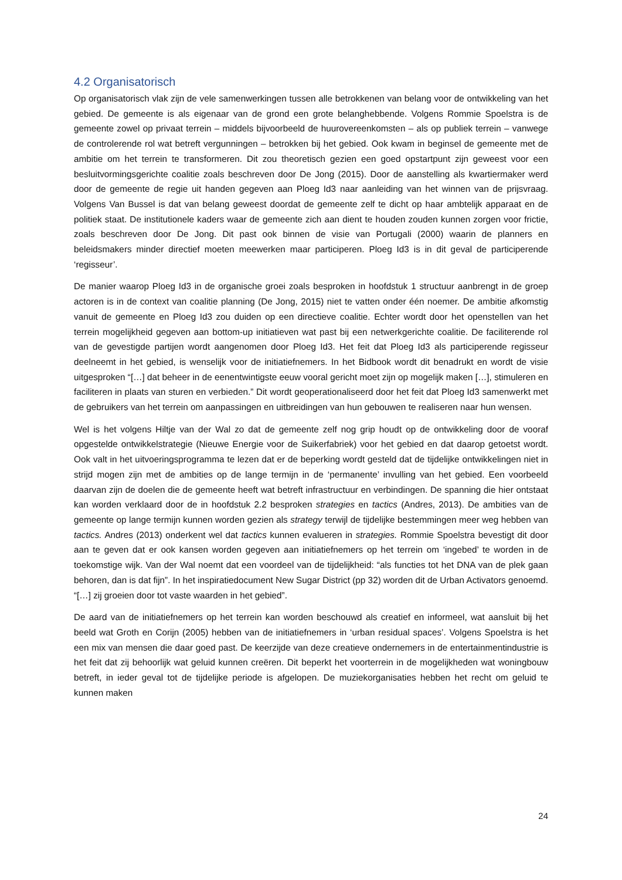4.2 Organisatorisch
Op organisatorisch vlak zijn de vele samenwerkingen tussen alle betrokkenen van belang voor de ontwikkeling van het gebied. De gemeente is als eigenaar van de grond een grote belanghebbende. Volgens Rommie Spoelstra is de gemeente zowel op privaat terrein – middels bijvoorbeeld de huurovereenkomsten – als op publiek terrein – vanwege de controlerende rol wat betreft vergunningen – betrokken bij het gebied. Ook kwam in beginsel de gemeente met de ambitie om het terrein te transformeren. Dit zou theoretisch gezien een goed opstartpunt zijn geweest voor een besluitvormingsgerichte coalitie zoals beschreven door De Jong (2015). Door de aanstelling als kwartiermaker werd door de gemeente de regie uit handen gegeven aan Ploeg Id3 naar aanleiding van het winnen van de prijsvraag. Volgens Van Bussel is dat van belang geweest doordat de gemeente zelf te dicht op haar ambtelijk apparaat en de politiek staat. De institutionele kaders waar de gemeente zich aan dient te houden zouden kunnen zorgen voor frictie, zoals beschreven door De Jong. Dit past ook binnen de visie van Portugali (2000) waarin de planners en beleidsmakers minder directief moeten meewerken maar participeren. Ploeg Id3 is in dit geval de participerende ‘regisseur’.
De manier waarop Ploeg Id3 in de organische groei zoals besproken in hoofdstuk 1 structuur aanbrengt in de groep actoren is in de context van coalitie planning (De Jong, 2015) niet te vatten onder één noemer. De ambitie afkomstig vanuit de gemeente en Ploeg Id3 zou duiden op een directieve coalitie. Echter wordt door het openstellen van het terrein mogelijkheid gegeven aan bottom-up initiatieven wat past bij een netwerkgerichte coalitie. De faciliterende rol van de gevestigde partijen wordt aangenomen door Ploeg Id3. Het feit dat Ploeg Id3 als participerende regisseur deelneemt in het gebied, is wenselijk voor de initiatiefnemers. In het Bidbook wordt dit benadrukt en wordt de visie uitgesproken “[…] dat beheer in de eenentwintigste eeuw vooral gericht moet zijn op mogelijk maken […], stimuleren en faciliteren in plaats van sturen en verbieden.” Dit wordt geoperationaliseerd door het feit dat Ploeg Id3 samenwerkt met de gebruikers van het terrein om aanpassingen en uitbreidingen van hun gebouwen te realiseren naar hun wensen.
Wel is het volgens Hiltje van der Wal zo dat de gemeente zelf nog grip houdt op de ontwikkeling door de vooraf opgestelde ontwikkelstrategie (Nieuwe Energie voor de Suikerfabriek) voor het gebied en dat daarop getoetst wordt. Ook valt in het uitvoeringsprogramma te lezen dat er de beperking wordt gesteld dat de tijdelijke ontwikkelingen niet in strijd mogen zijn met de ambities op de lange termijn in de ‘permanente’ invulling van het gebied. Een voorbeeld daarvan zijn de doelen die de gemeente heeft wat betreft infrastructuur en verbindingen. De spanning die hier ontstaat kan worden verklaard door de in hoofdstuk 2.2 besproken strategies en tactics (Andres, 2013). De ambities van de gemeente op lange termijn kunnen worden gezien als strategy terwijl de tijdelijke bestemmingen meer weg hebben van tactics. Andres (2013) onderkent wel dat tactics kunnen evalueren in strategies. Rommie Spoelstra bevestigt dit door aan te geven dat er ook kansen worden gegeven aan initiatiefnemers op het terrein om ‘ingebed’ te worden in de toekomstige wijk. Van der Wal noemt dat een voordeel van de tijdelijkheid: “als functies tot het DNA van de plek gaan behoren, dan is dat fijn”. In het inspiratiedocument New Sugar District (pp 32) worden dit de Urban Activators genoemd. “[…] zij groeien door tot vaste waarden in het gebied”.
De aard van de initiatiefnemers op het terrein kan worden beschouwd als creatief en informeel, wat aansluit bij het beeld wat Groth en Corijn (2005) hebben van de initiatiefnemers in ‘urban residual spaces’. Volgens Spoelstra is het een mix van mensen die daar goed past. De keerzijde van deze creatieve ondernemers in de entertainmentindustrie is het feit dat zij behoorlijk wat geluid kunnen creëren. Dit beperkt het voorterrein in de mogelijkheden wat woningbouw betreft, in ieder geval tot de tijdelijke periode is afgelopen. De muziekorganisaties hebben het recht om geluid te kunnen maken
24